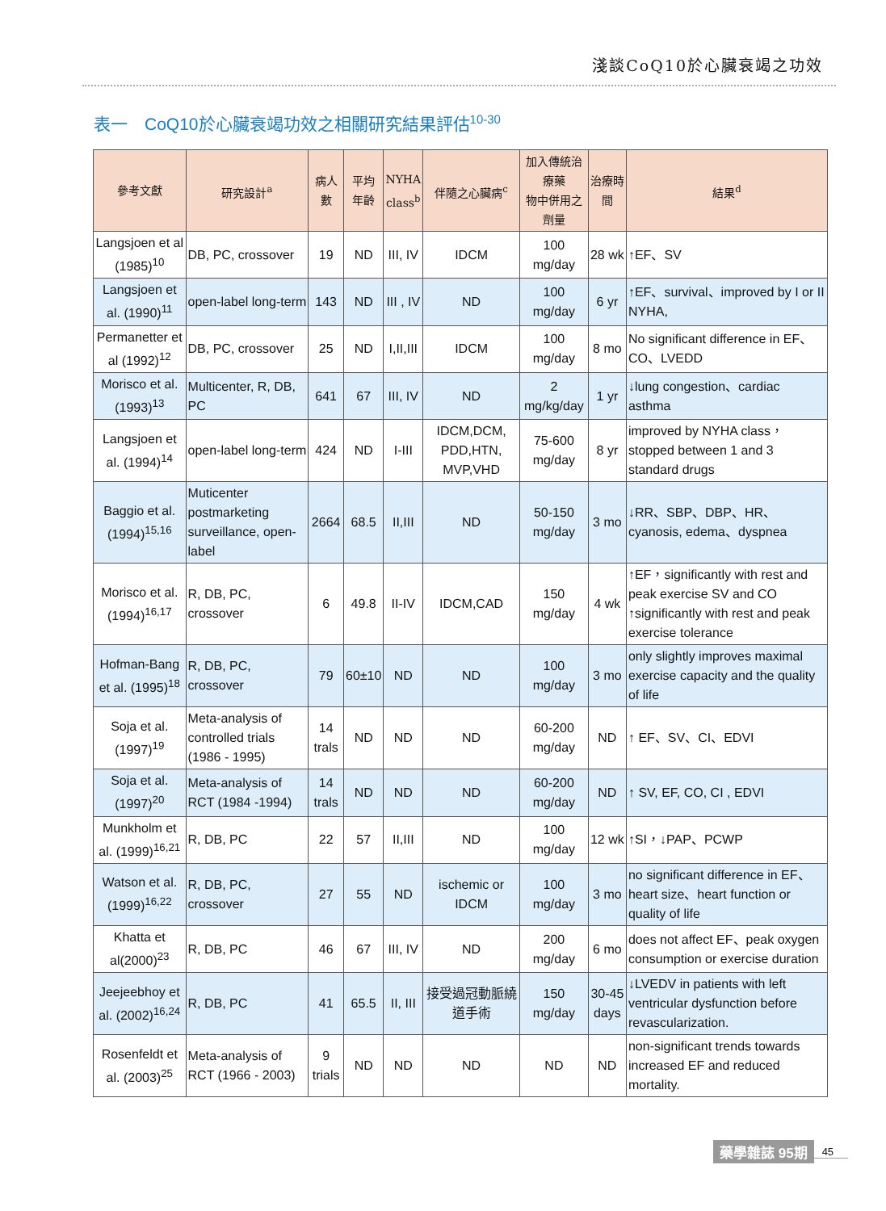淺談CoQ10於心臟衰竭之功效
表一　CoQ10於心臟衰竭功效之相關研究結果評估<sup>10-30</sup>
| 參考文獻 | 研究設計<sup>a</sup> | 病人數 | 平均 年齡 | NYHA class<sup>b</sup> | 伴隨之心臟病<sup>c</sup> | 加入傳統治療藥 物中併用之劑量 | 治療時間 | 結果<sup>d</sup> |
| --- | --- | --- | --- | --- | --- | --- | --- | --- |
| Langsjoen et al (1985)<sup>10</sup> | DB, PC, crossover | 19 | ND | III, IV | IDCM | 100 mg/day | 28 wk | ↑EF、SV |
| Langsjoen et al. (1990)<sup>11</sup> | open-label long-term | 143 | ND | III , IV | ND | 100 mg/day | 6 yr | ↑EF、survival、improved by I or II NYHA, |
| Permanetter et al (1992)<sup>12</sup> | DB, PC, crossover | 25 | ND | I,II,III | IDCM | 100 mg/day | 8 mo | No significant difference in EF、CO、LVEDD |
| Morisco et al. (1993)<sup>13</sup> | Multicenter, R, DB, PC | 641 | 67 | III, IV | ND | 2 mg/kg/day | 1 yr | ↓lung congestion、cardiac asthma |
| Langsjoen et al. (1994)<sup>14</sup> | open-label long-term | 424 | ND | I-III | IDCM,DCM, PDD,HTN, MVP,VHD | 75-600 mg/day | 8 yr | improved by NYHA class，stopped between 1 and 3 standard drugs |
| Baggio et al. (1994)<sup>15,16</sup> | Muticenter postmarketing surveillance, open-label | 2664 | 68.5 | II,III | ND | 50-150 mg/day | 3 mo | ↓RR、SBP、DBP、HR、cyanosis, edema、dyspnea |
| Morisco et al. (1994)<sup>16,17</sup> | R, DB, PC, crossover | 6 | 49.8 | II-IV | IDCM,CAD | 150 mg/day | 4 wk | ↑EF，significantly with rest and peak exercise SV and CO ↑significantly with rest and peak exercise tolerance |
| Hofman-Bang et al. (1995)<sup>18</sup> | R, DB, PC, crossover | 79 | 60±10 | ND | ND | 100 mg/day | 3 mo | only slightly improves maximal exercise capacity and the quality of life |
| Soja et al. (1997)<sup>19</sup> | Meta-analysis of controlled trials (1986 - 1995) | 14 trals | ND | ND | ND | 60-200 mg/day | ND | ↑ EF、SV、CI、EDVI |
| Soja et al. (1997)<sup>20</sup> | Meta-analysis of RCT (1984 -1994) | 14 trals | ND | ND | ND | 60-200 mg/day | ND | ↑ SV, EF, CO, CI , EDVI |
| Munkholm et al. (1999)<sup>16,21</sup> | R, DB, PC | 22 | 57 | II,III | ND | 100 mg/day | 12 wk | ↑SI，↓PAP、PCWP |
| Watson et al. (1999)<sup>16,22</sup> | R, DB, PC, crossover | 27 | 55 | ND | ischemic or IDCM | 100 mg/day | 3 mo | no significant difference in EF、heart size、heart function or quality of life |
| Khatta et al(2000)<sup>23</sup> | R, DB, PC | 46 | 67 | III, IV | ND | 200 mg/day | 6 mo | does not affect EF、peak oxygen consumption or exercise duration |
| Jeejeebhoy et al. (2002)<sup>16,24</sup> | R, DB, PC | 41 | 65.5 | II, III | 接受過冠動脈繞道手術 | 150 mg/day | 30-45 days | ↓LVEDV in patients with left ventricular dysfunction before revascularization. |
| Rosenfeldt et al. (2003)<sup>25</sup> | Meta-analysis of RCT (1966 - 2003) | 9 trials | ND | ND | ND | ND | ND | non-significant trends towards increased EF and reduced mortality. |
藥學雜誌 95期 45